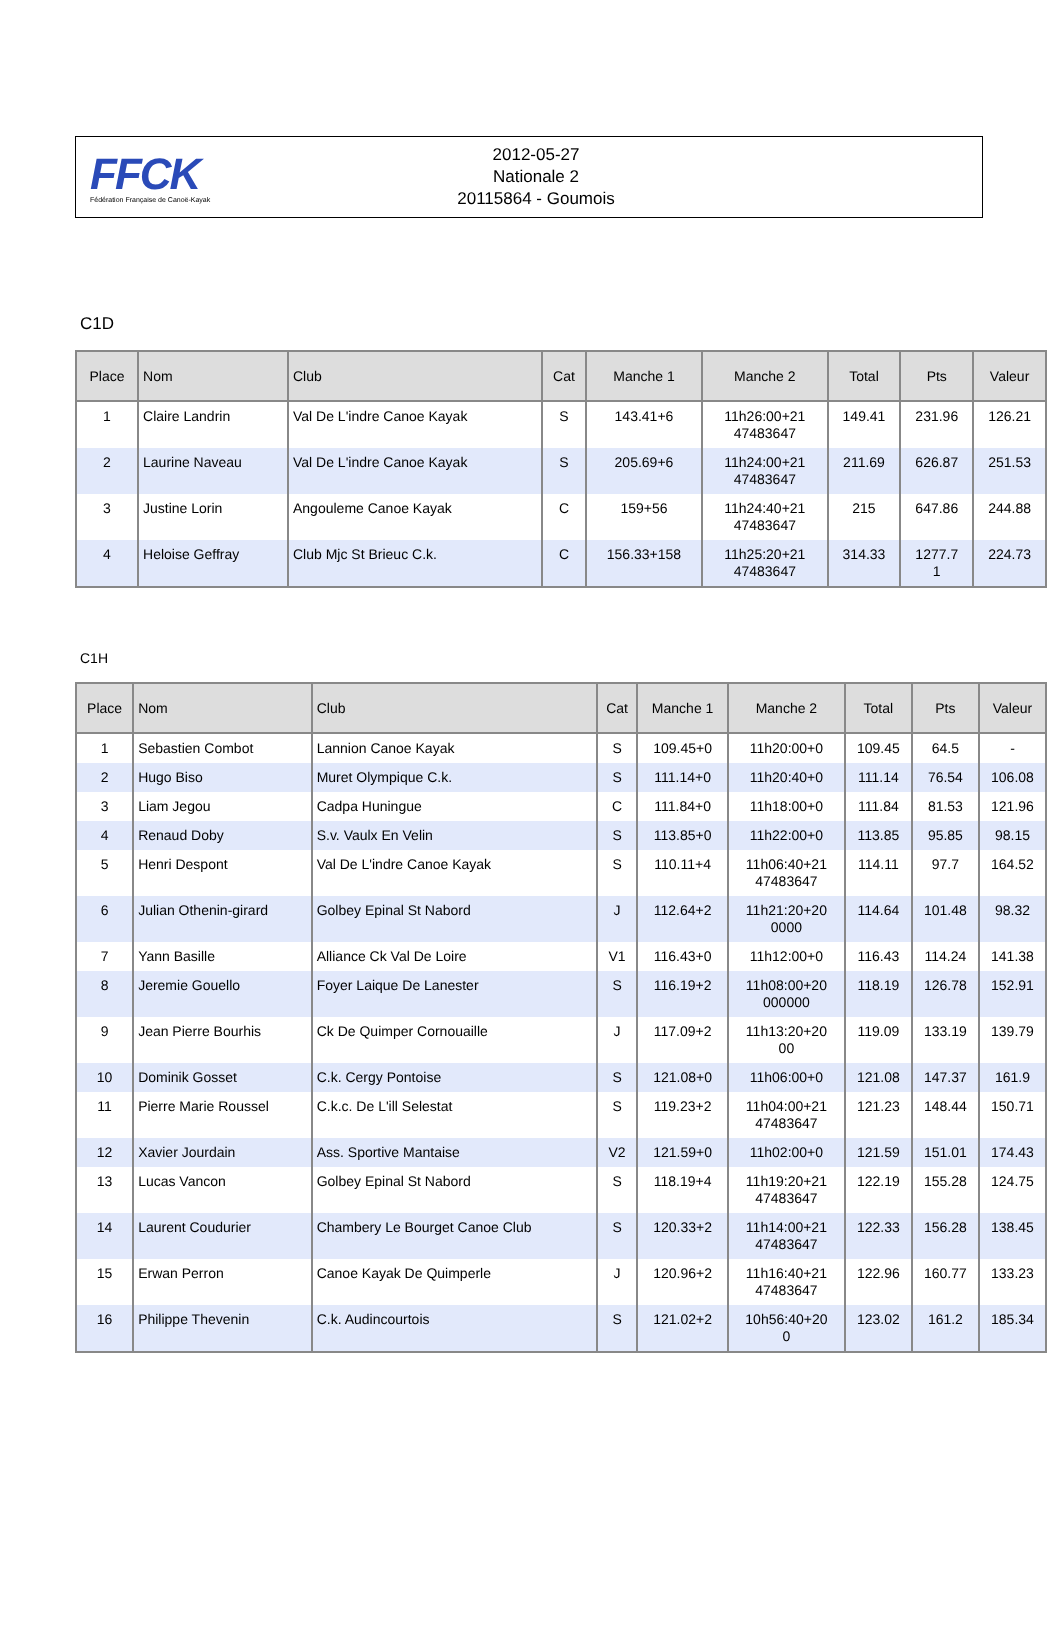FFCK
Fédération Française de Canoë-Kayak
2012-05-27
Nationale 2
20115864 - Goumois
C1D
| Place | Nom | Club | Cat | Manche 1 | Manche 2 | Total | Pts | Valeur |
| --- | --- | --- | --- | --- | --- | --- | --- | --- |
| 1 | Claire Landrin | Val De L'indre Canoe Kayak | S | 143.41+6 | 11h26:00+21 47483647 | 149.41 | 231.96 | 126.21 |
| 2 | Laurine Naveau | Val De L'indre Canoe Kayak | S | 205.69+6 | 11h24:00+21 47483647 | 211.69 | 626.87 | 251.53 |
| 3 | Justine Lorin | Angouleme Canoe Kayak | C | 159+56 | 11h24:40+21 47483647 | 215 | 647.86 | 244.88 |
| 4 | Heloise Geffray | Club Mjc St Brieuc C.k. | C | 156.33+158 | 11h25:20+21 47483647 | 314.33 | 1277.7 1 | 224.73 |
C1H
| Place | Nom | Club | Cat | Manche 1 | Manche 2 | Total | Pts | Valeur |
| --- | --- | --- | --- | --- | --- | --- | --- | --- |
| 1 | Sebastien Combot | Lannion Canoe Kayak | S | 109.45+0 | 11h20:00+0 | 109.45 | 64.5 | - |
| 2 | Hugo Biso | Muret Olympique C.k. | S | 111.14+0 | 11h20:40+0 | 111.14 | 76.54 | 106.08 |
| 3 | Liam Jegou | Cadpa Huningue | C | 111.84+0 | 11h18:00+0 | 111.84 | 81.53 | 121.96 |
| 4 | Renaud Doby | S.v. Vaulx En Velin | S | 113.85+0 | 11h22:00+0 | 113.85 | 95.85 | 98.15 |
| 5 | Henri Despont | Val De L'indre Canoe Kayak | S | 110.11+4 | 11h06:40+21 47483647 | 114.11 | 97.7 | 164.52 |
| 6 | Julian Othenin-girard | Golbey Epinal St Nabord | J | 112.64+2 | 11h21:20+20 0000 | 114.64 | 101.48 | 98.32 |
| 7 | Yann Basille | Alliance Ck Val De Loire | V1 | 116.43+0 | 11h12:00+0 | 116.43 | 114.24 | 141.38 |
| 8 | Jeremie Gouello | Foyer Laique De Lanester | S | 116.19+2 | 11h08:00+20 000000 | 118.19 | 126.78 | 152.91 |
| 9 | Jean Pierre Bourhis | Ck De Quimper Cornouaille | J | 117.09+2 | 11h13:20+20 00 | 119.09 | 133.19 | 139.79 |
| 10 | Dominik Gosset | C.k. Cergy Pontoise | S | 121.08+0 | 11h06:00+0 | 121.08 | 147.37 | 161.9 |
| 11 | Pierre Marie Roussel | C.k.c. De L'ill Selestat | S | 119.23+2 | 11h04:00+21 47483647 | 121.23 | 148.44 | 150.71 |
| 12 | Xavier Jourdain | Ass. Sportive Mantaise | V2 | 121.59+0 | 11h02:00+0 | 121.59 | 151.01 | 174.43 |
| 13 | Lucas Vancon | Golbey Epinal St Nabord | S | 118.19+4 | 11h19:20+21 47483647 | 122.19 | 155.28 | 124.75 |
| 14 | Laurent Coudurier | Chambery Le Bourget Canoe Club | S | 120.33+2 | 11h14:00+21 47483647 | 122.33 | 156.28 | 138.45 |
| 15 | Erwan Perron | Canoe Kayak De Quimperle | J | 120.96+2 | 11h16:40+21 47483647 | 122.96 | 160.77 | 133.23 |
| 16 | Philippe Thevenin | C.k. Audincourtois | S | 121.02+2 | 10h56:40+20 0 | 123.02 | 161.2 | 185.34 |